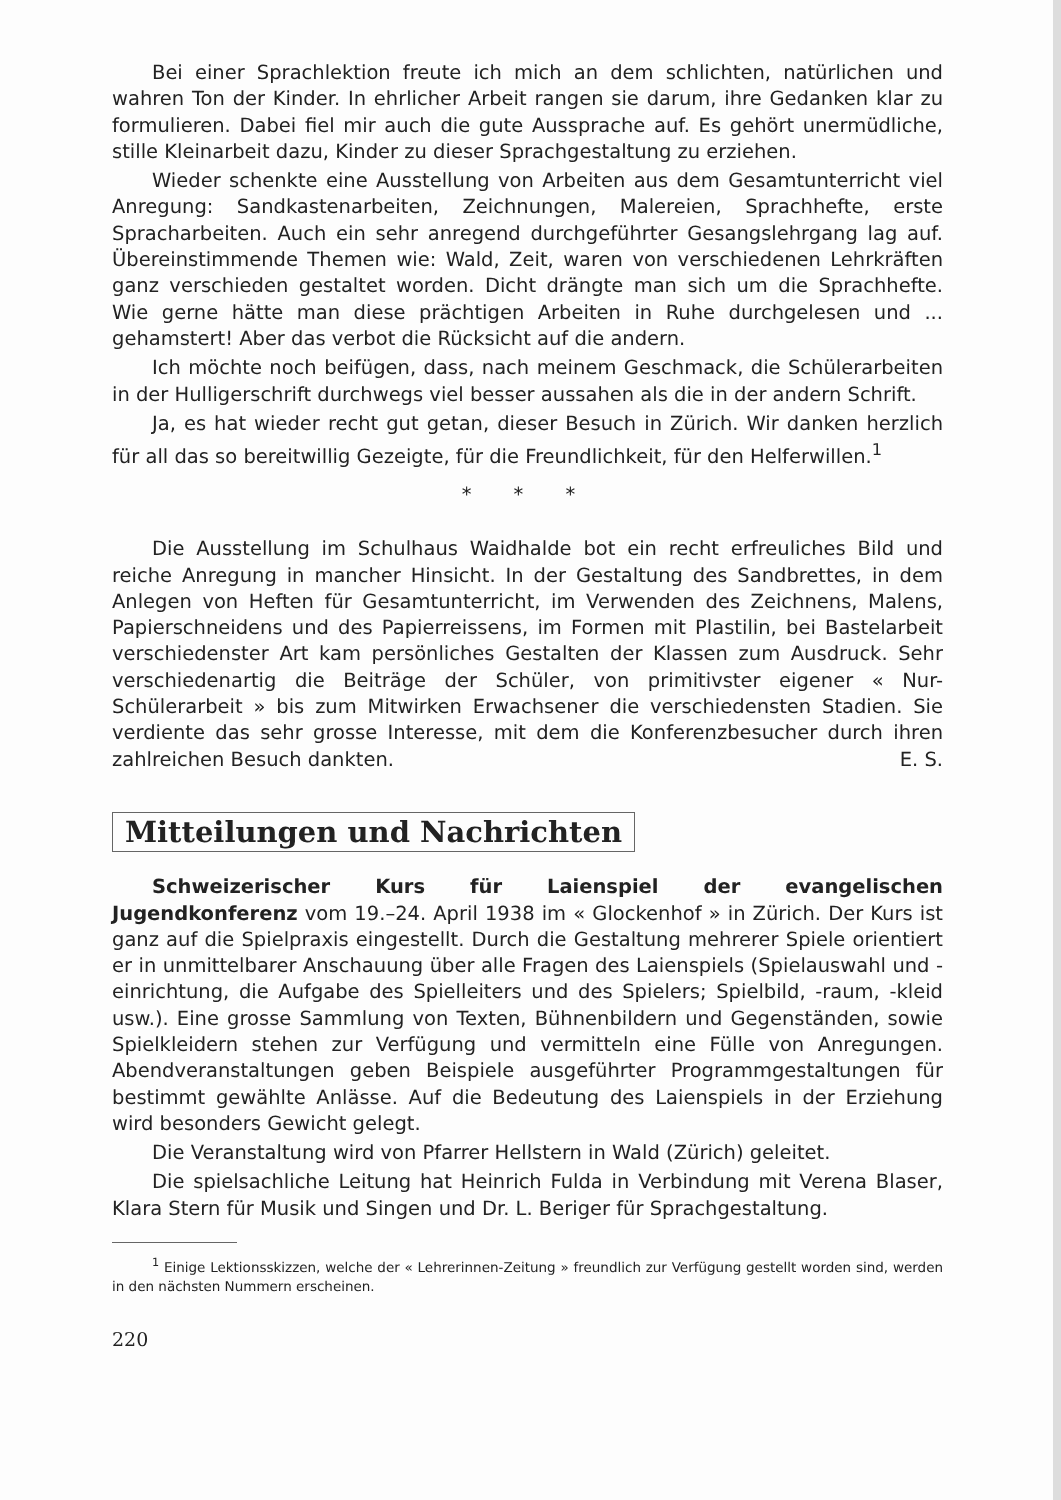Bei einer Sprachlektion freute ich mich an dem schlichten, natürlichen und wahren Ton der Kinder. In ehrlicher Arbeit rangen sie darum, ihre Gedanken klar zu formulieren. Dabei fiel mir auch die gute Aussprache auf. Es gehört unermüdliche, stille Kleinarbeit dazu, Kinder zu dieser Sprachgestaltung zu erziehen.
Wieder schenkte eine Ausstellung von Arbeiten aus dem Gesamtunterricht viel Anregung: Sandkastenarbeiten, Zeichnungen, Malereien, Sprachhefte, erste Spracharbeiten. Auch ein sehr anregend durchgeführter Gesangslehrgang lag auf. Übereinstimmende Themen wie: Wald, Zeit, waren von verschiedenen Lehrkräften ganz verschieden gestaltet worden. Dicht drängte man sich um die Sprachhefte. Wie gerne hätte man diese prächtigen Arbeiten in Ruhe durchgelesen und ... gehamstert! Aber das verbot die Rücksicht auf die andern.
Ich möchte noch beifügen, dass, nach meinem Geschmack, die Schülerarbeiten in der Hulligerschrift durchwegs viel besser aussahen als die in der andern Schrift.
Ja, es hat wieder recht gut getan, dieser Besuch in Zürich. Wir danken herzlich für all das so bereitwillig Gezeigte, für die Freundlichkeit, für den Helferwillen.<sup>1</sup>
* * *
Die Ausstellung im Schulhaus Waidhalde bot ein recht erfreuliches Bild und reiche Anregung in mancher Hinsicht. In der Gestaltung des Sandbrettes, in dem Anlegen von Heften für Gesamtunterricht, im Verwenden des Zeichnens, Malens, Papierschneidens und des Papierreissens, im Formen mit Plastilin, bei Bastelarbeit verschiedenster Art kam persönliches Gestalten der Klassen zum Ausdruck. Sehr verschiedenartig die Beiträge der Schüler, von primitivster eigener « Nur-Schülerarbeit » bis zum Mitwirken Erwachsener die verschiedensten Stadien. Sie verdiente das sehr grosse Interesse, mit dem die Konferenzbesucher durch ihren zahlreichen Besuch dankten. E. S.
Mitteilungen und Nachrichten
Schweizerischer Kurs für Laienspiel der evangelischen Jugendkonferenz vom 19.–24. April 1938 im « Glockenhof » in Zürich. Der Kurs ist ganz auf die Spielpraxis eingestellt. Durch die Gestaltung mehrerer Spiele orientiert er in unmittelbarer Anschauung über alle Fragen des Laienspiels (Spielauswahl und -einrichtung, die Aufgabe des Spielleiters und des Spielers; Spielbild, -raum, -kleid usw.). Eine grosse Sammlung von Texten, Bühnenbildern und Gegenständen, sowie Spielkleidern stehen zur Verfügung und vermitteln eine Fülle von Anregungen. Abendveranstaltungen geben Beispiele ausgeführter Programmgestaltungen für bestimmt gewählte Anlässe. Auf die Bedeutung des Laienspiels in der Erziehung wird besonders Gewicht gelegt.
Die Veranstaltung wird von Pfarrer Hellstern in Wald (Zürich) geleitet.
Die spielsachliche Leitung hat Heinrich Fulda in Verbindung mit Verena Blaser, Klara Stern für Musik und Singen und Dr. L. Beriger für Sprachgestaltung.
<sup>1</sup> Einige Lektionsskizzen, welche der « Lehrerinnen-Zeitung » freundlich zur Verfügung gestellt worden sind, werden in den nächsten Nummern erscheinen.
220